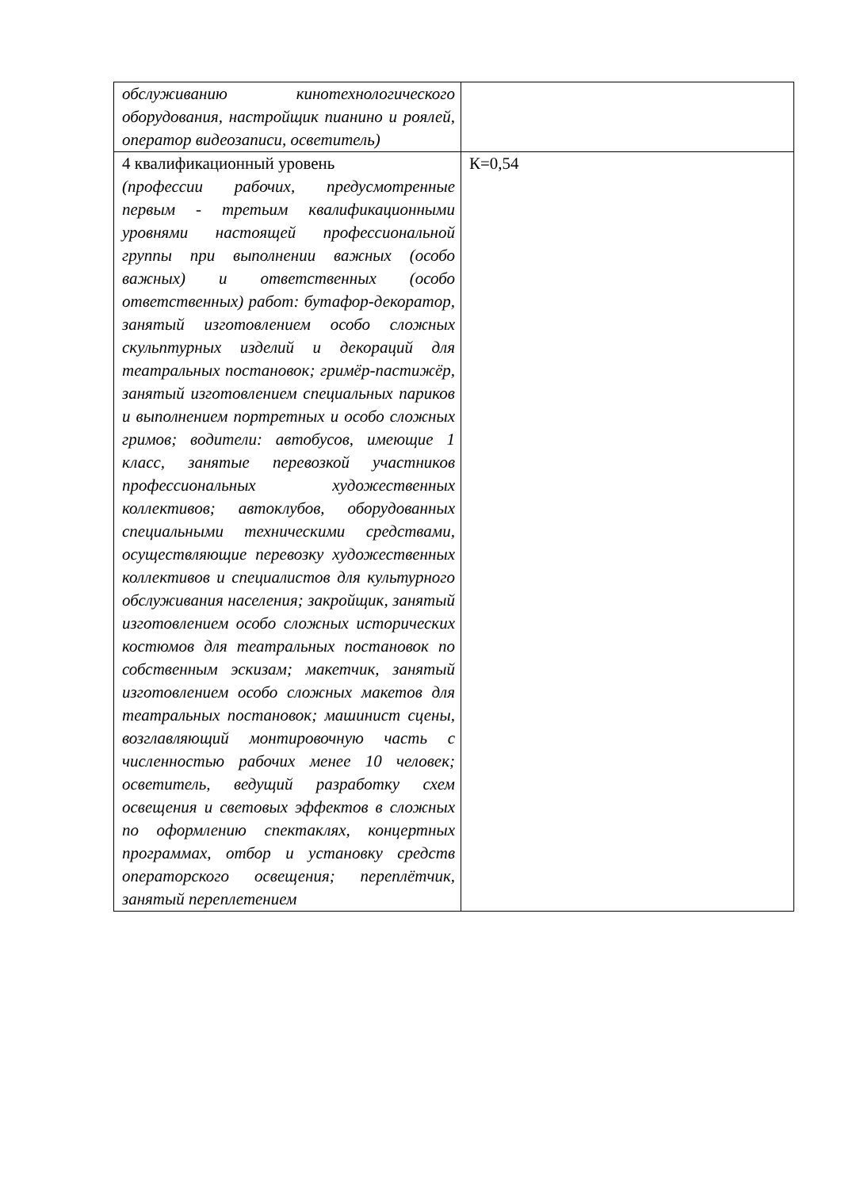| обслуживанию кинотехнологического оборудования, настройщик пианино и роялей, оператор видеозаписи, осветитель) | |
| 4 квалификационный уровень (профессии рабочих, предусмотренные первым - третьим квалификационными уровнями настоящей профессиональной группы при выполнении важных (особо важных) и ответственных (особо ответственных) работ: бутафор-декоратор, занятый изготовлением особо сложных скульптурных изделий и декораций для театральных постановок; гримёр-пастижёр, занятый изготовлением специальных париков и выполнением портретных и особо сложных гримов; водители: автобусов, имеющие 1 класс, занятые перевозкой участников профессиональных художественных коллективов; автоклубов, оборудованных специальными техническими средствами, осуществляющие перевозку художественных коллективов и специалистов для культурного обслуживания населения; закройщик, занятый изготовлением особо сложных исторических костюмов для театральных постановок по собственным эскизам; макетчик, занятый изготовлением особо сложных макетов для театральных постановок; машинист сцены, возглавляющий монтировочную часть с численностью рабочих менее 10 человек; осветитель, ведущий разработку схем освещения и световых эффектов в сложных по оформлению спектаклях, концертных программах, отбор и установку средств операторского освещения; переплётчик, занятый переплетением | К=0,54 |